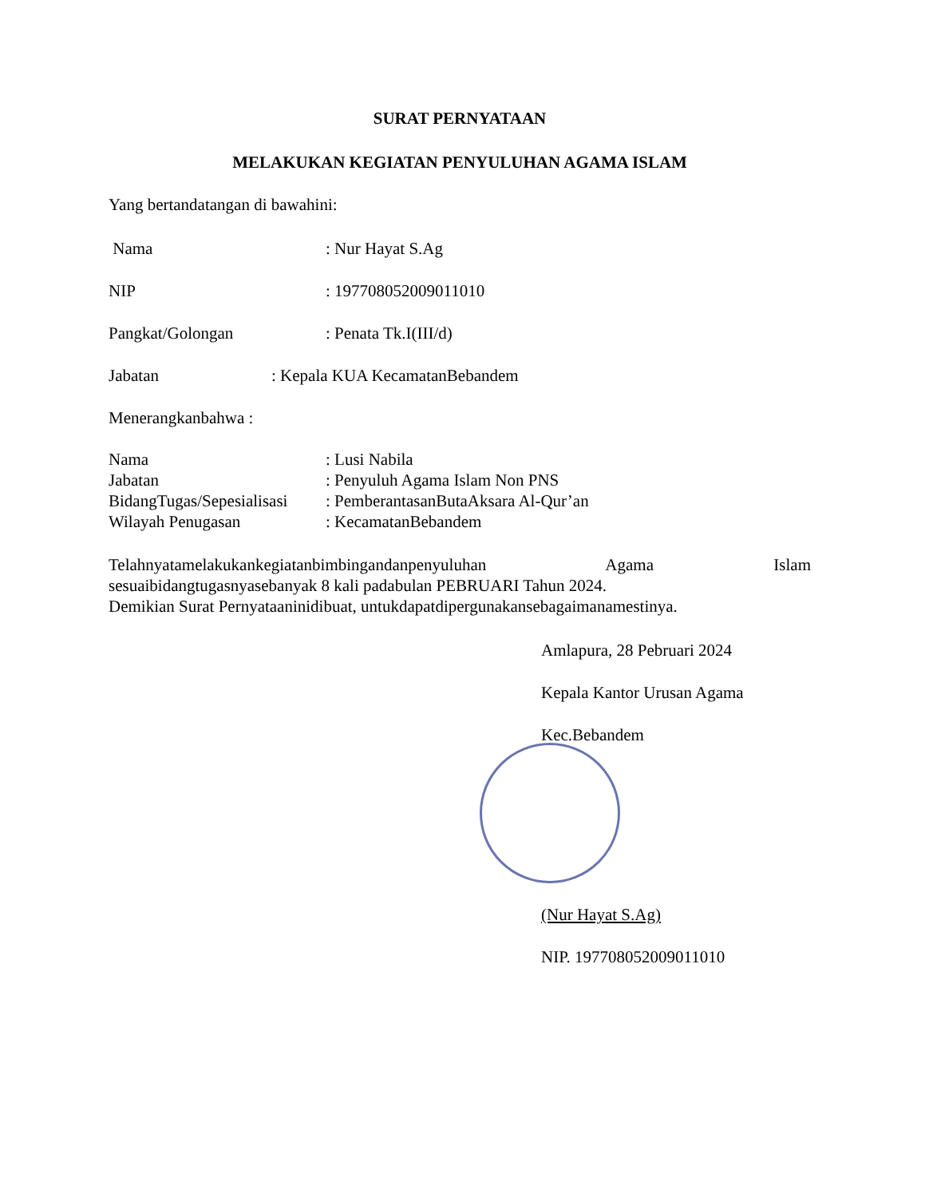SURAT PERNYATAAN
MELAKUKAN KEGIATAN PENYULUHAN AGAMA ISLAM
Yang bertandatangan di bawahini:
Nama : Nur Hayat S.Ag
NIP : 197708052009011010
Pangkat/Golongan : Penata Tk.I(III/d)
Jabatan : Kepala KUA KecamatanBebandem
Menerangkanbahwa :
Nama : Lusi Nabila
Jabatan : Penyuluh Agama Islam Non PNS
BidangTugas/Sepesialisasi
: PemberantasanButaAksara Al-Qur’an
Wilayah Penugasan : KecamatanBebandem
Telahnyatamelakukankegiatanbimbingandanpenyuluhan Agama Islam
sesuaibidangtugasnyasebanyak 8 kali padabulan PEBRUARI Tahun 2024.
Demikian Surat Pernyataaninidibuat, untukdapatdipergunakansebagaimanamestinya.
Amlapura, 28 Pebruari 2024
Kepala Kantor Urusan Agama
Kec.Bebandem
(Nur Hayat S.Ag)
NIP. 197708052009011010